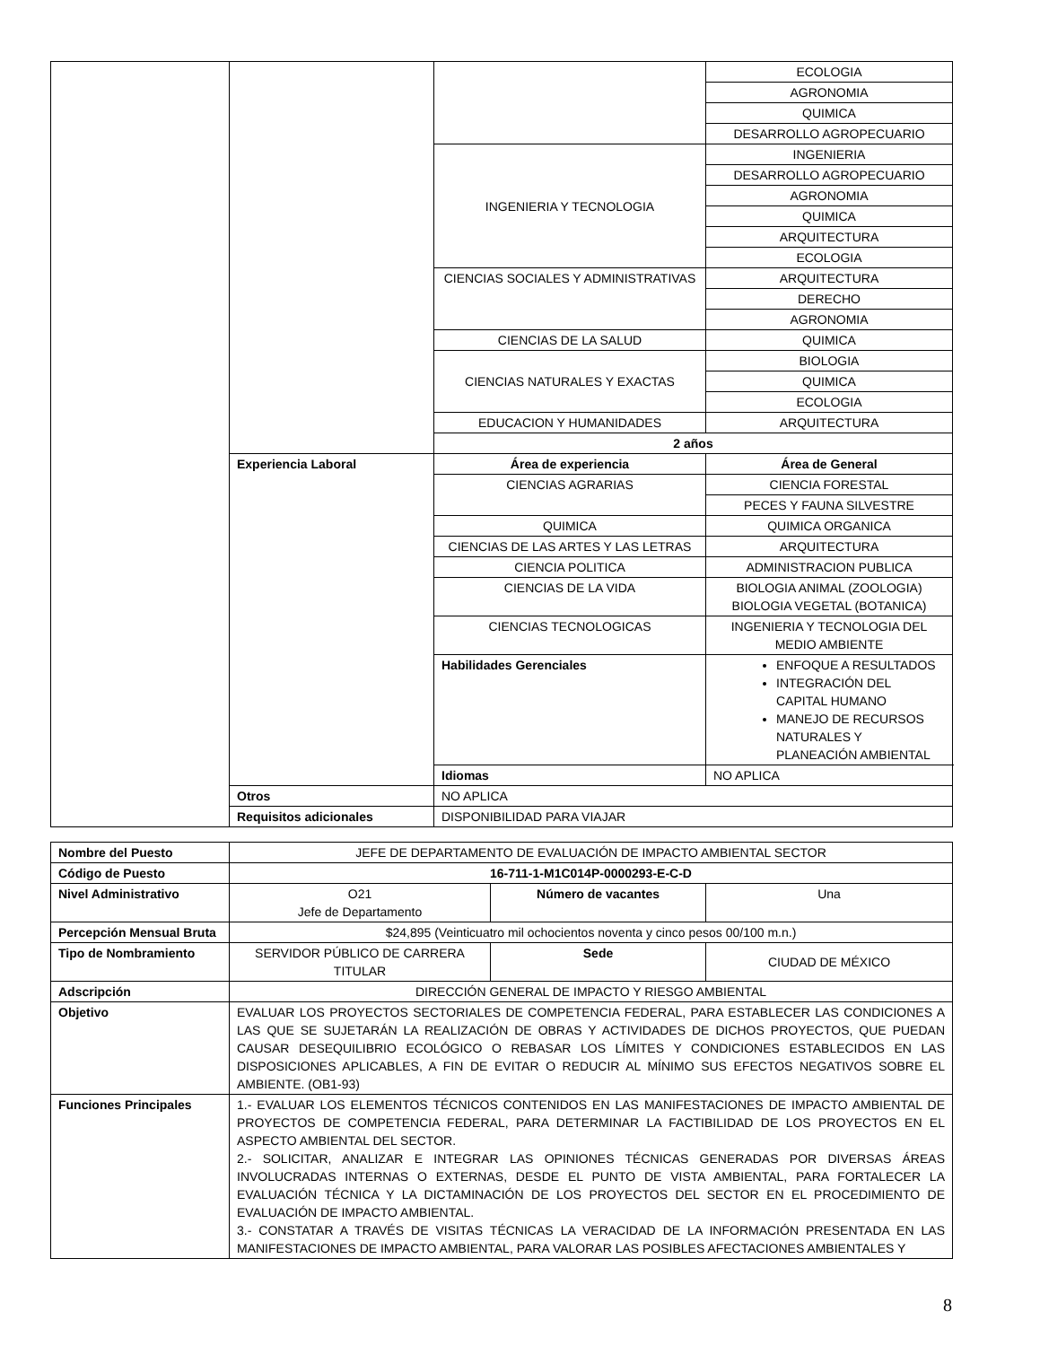| | | | ECOLOGIA |
| | | | AGRONOMIA |
| | | | QUIMICA |
| | | | DESARROLLO AGROPECUARIO |
| | | INGENIERIA Y TECNOLOGIA | INGENIERIA |
| | | | DESARROLLO AGROPECUARIO |
| | | | AGRONOMIA |
| | | | QUIMICA |
| | | | ARQUITECTURA |
| | | | ECOLOGIA |
| | | CIENCIAS SOCIALES Y ADMINISTRATIVAS | ARQUITECTURA |
| | | | DERECHO |
| | | | AGRONOMIA |
| | | CIENCIAS DE LA SALUD | QUIMICA |
| | | CIENCIAS NATURALES Y EXACTAS | BIOLOGIA |
| | | | QUIMICA |
| | | | ECOLOGIA |
| | | EDUCACION Y HUMANIDADES | ARQUITECTURA |
| | | 2 años | |
| | Experiencia Laboral | Área de experiencia | Área de General |
| | | CIENCIAS AGRARIAS | CIENCIA FORESTAL |
| | | | PECES Y FAUNA SILVESTRE |
| | | QUIMICA | QUIMICA ORGANICA |
| | | CIENCIAS DE LAS ARTES Y LAS LETRAS | ARQUITECTURA |
| | | CIENCIA POLITICA | ADMINISTRACION PUBLICA |
| | | CIENCIAS DE LA VIDA | BIOLOGIA ANIMAL (ZOOLOGIA) BIOLOGIA VEGETAL (BOTANICA) |
| | | CIENCIAS TECNOLOGICAS | INGENIERIA Y TECNOLOGIA DEL MEDIO AMBIENTE |
| | | Habilidades Gerenciales | ENFOQUE A RESULTADOS INTEGRACIÓN DEL CAPITAL HUMANO MANEJO DE RECURSOS NATURALES Y PLANEACIÓN AMBIENTAL |
| | | Idiomas | NO APLICA |
| | Otros | NO APLICA | |
| | Requisitos adicionales | DISPONIBILIDAD PARA VIAJAR | |
| Nombre del Puesto | JEFE DE DEPARTAMENTO DE EVALUACIÓN DE IMPACTO AMBIENTAL SECTOR | | |
| Código de Puesto | 16-711-1-M1C014P-0000293-E-C-D | | |
| Nivel Administrativo | O21 Jefe de Departamento | Número de vacantes | Una |
| Percepción Mensual Bruta | $24,895 (Veinticuatro mil ochocientos noventa y cinco pesos 00/100 m.n.) | | |
| Tipo de Nombramiento | SERVIDOR PÚBLICO DE CARRERA TITULAR | Sede | CIUDAD DE MÉXICO |
| Adscripción | DIRECCIÓN GENERAL DE IMPACTO Y RIESGO AMBIENTAL | | |
| Objetivo | EVALUAR LOS PROYECTOS SECTORIALES DE COMPETENCIA FEDERAL, PARA ESTABLECER LAS CONDICIONES A LAS QUE SE SUJETARÁN LA REALIZACIÓN DE OBRAS Y ACTIVIDADES DE DICHOS PROYECTOS, QUE PUEDAN CAUSAR DESEQUILIBRIO ECOLÓGICO O REBASAR LOS LÍMITES Y CONDICIONES ESTABLECIDOS EN LAS DISPOSICIONES APLICABLES, A FIN DE EVITAR O REDUCIR AL MÍNIMO SUS EFECTOS NEGATIVOS SOBRE EL AMBIENTE. (OB1-93) | | |
| Funciones Principales | 1.- EVALUAR LOS ELEMENTOS TÉCNICOS CONTENIDOS EN LAS MANIFESTACIONES DE IMPACTO AMBIENTAL DE PROYECTOS DE COMPETENCIA FEDERAL, PARA DETERMINAR LA FACTIBILIDAD DE LOS PROYECTOS EN EL ASPECTO AMBIENTAL DEL SECTOR. 2.- SOLICITAR, ANALIZAR E INTEGRAR LAS OPINIONES TÉCNICAS GENERADAS POR DIVERSAS ÁREAS INVOLUCRADAS INTERNAS O EXTERNAS, DESDE EL PUNTO DE VISTA AMBIENTAL, PARA FORTALECER LA EVALUACIÓN TÉCNICA Y LA DICTAMINACIÓN DE LOS PROYECTOS DEL SECTOR EN EL PROCEDIMIENTO DE EVALUACIÓN DE IMPACTO AMBIENTAL. 3.- CONSTATAR A TRAVÉS DE VISITAS TÉCNICAS LA VERACIDAD DE LA INFORMACIÓN PRESENTADA EN LAS MANIFESTACIONES DE IMPACTO AMBIENTAL, PARA VALORAR LAS POSIBLES AFECTACIONES AMBIENTALES Y | | |
8